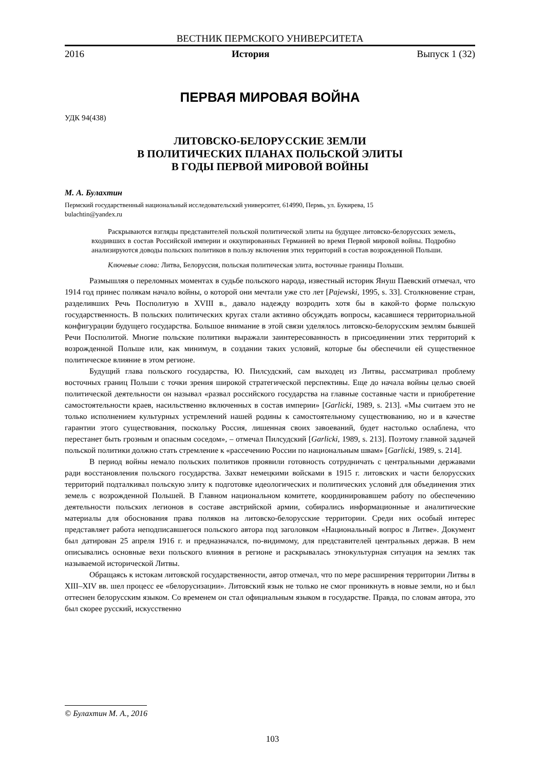ВЕСТНИК ПЕРМСКОГО УНИВЕРСИТЕТА
2016 История Выпуск 1 (32)
ПЕРВАЯ МИРОВАЯ ВОЙНА
УДК 94(438)
ЛИТОВСКО-БЕЛОРУССКИЕ ЗЕМЛИ
В ПОЛИТИЧЕСКИХ ПЛАНАХ ПОЛЬСКОЙ ЭЛИТЫ
В ГОДЫ ПЕРВОЙ МИРОВОЙ ВОЙНЫ
М. А. Булахтин
Пермский государственный национальный исследовательский университет, 614990, Пермь, ул. Букирева, 15
bulachtin@yandex.ru
Раскрываются взгляды представителей польской политической элиты на будущее литовско-белорусских земель, входивших в состав Российской империи и оккупированных Германией во время Первой мировой войны. Подробно анализируются доводы польских политиков в пользу включения этих территорий в состав возрожденной Польши.
Ключевые слова: Литва, Белоруссия, польская политическая элита, восточные границы Польши.
Размышляя о переломных моментах в судьбе польского народа, известный историк Януш Паевский отмечал, что 1914 год принес полякам начало войны, о которой они мечтали уже сто лет [Pajewski, 1995, s. 33]. Столкновение стран, разделивших Речь Посполитую в XVIII в., давало надежду возродить хотя бы в какой-то форме польскую государственность. В польских политических кругах стали активно обсуждать вопросы, касавшиеся территориальной конфигурации будущего государства. Большое внимание в этой связи уделялось литовско-белорусским землям бывшей Речи Посполитой. Многие польские политики выражали заинтересованность в присоединении этих территорий к возрожденной Польше или, как минимум, в создании таких условий, которые бы обеспечили ей существенное политическое влияние в этом регионе.
Будущий глава польского государства, Ю. Пилсудский, сам выходец из Литвы, рассматривал проблему восточных границ Польши с точки зрения широкой стратегической перспективы. Еще до начала войны целью своей политической деятельности он называл «развал российского государства на главные составные части и приобретение самостоятельности краев, насильственно включенных в состав империи» [Garlicki, 1989, s. 213]. «Мы считаем это не только исполнением культурных устремлений нашей родины к самостоятельному существованию, но и в качестве гарантии этого существования, поскольку Россия, лишенная своих завоеваний, будет настолько ослаблена, что перестанет быть грозным и опасным соседом», – отмечал Пилсудский [Garlicki, 1989, s. 213]. Поэтому главной задачей польской политики должно стать стремление к «рассечению России по национальным швам» [Garlicki, 1989, s. 214].
В период войны немало польских политиков проявили готовность сотрудничать с центральными державами ради восстановления польского государства. Захват немецкими войсками в 1915 г. литовских и части белорусских территорий подталкивал польскую элиту к подготовке идеологических и политических условий для объединения этих земель с возрожденной Польшей. В Главном национальном комитете, координировавшем работу по обеспечению деятельности польских легионов в составе австрийской армии, собирались информационные и аналитические материалы для обоснования права поляков на литовско-белорусские территории. Среди них особый интерес представляет работа неподписавшегося польского автора под заголовком «Национальный вопрос в Литве». Документ был датирован 25 апреля 1916 г. и предназначался, по-видимому, для представителей центральных держав. В нем описывались основные вехи польского влияния в регионе и раскрывалась этнокультурная ситуация на землях так называемой исторической Литвы.
Обращаясь к истокам литовской государственности, автор отмечал, что по мере расширения территории Литвы в XIII–XIV вв. шел процесс ее «белорусизации». Литовский язык не только не смог проникнуть в новые земли, но и был оттеснен белорусским языком. Со временем он стал официальным языком в государстве. Правда, по словам автора, это был скорее русский, искусственно
© Булахтин М. А., 2016
103